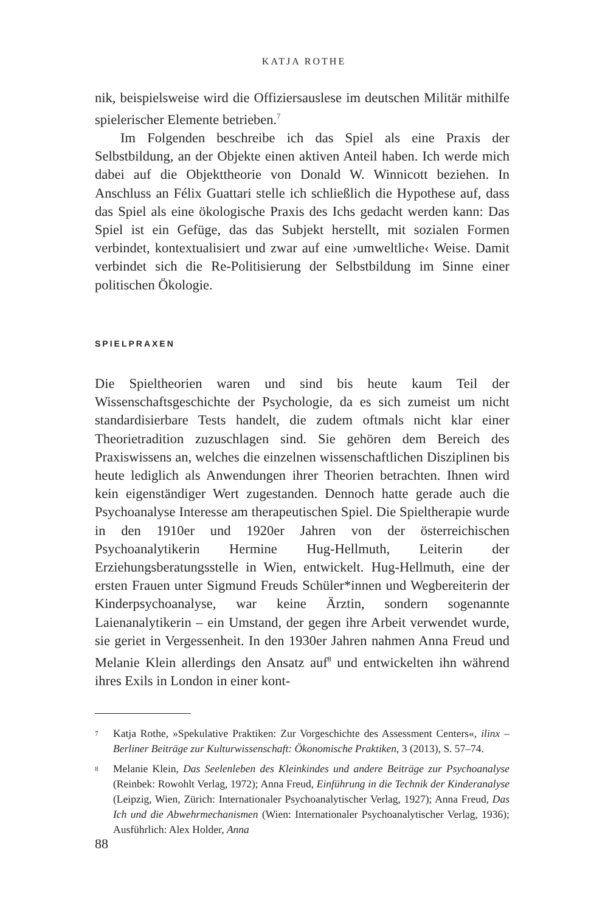KATJA ROTHE
nik, beispielsweise wird die Offiziersauslese im deutschen Militär mithilfe spielerischer Elemente betrieben.<sup>7</sup>
Im Folgenden beschreibe ich das Spiel als eine Praxis der Selbstbildung, an der Objekte einen aktiven Anteil haben. Ich werde mich dabei auf die Objekttheorie von Donald W. Winnicott beziehen. In Anschluss an Félix Guattari stelle ich schließlich die Hypothese auf, dass das Spiel als eine ökologische Praxis des Ichs gedacht werden kann: Das Spiel ist ein Gefüge, das das Subjekt herstellt, mit sozialen Formen verbindet, kontextualisiert und zwar auf eine ›umweltliche‹ Weise. Damit verbindet sich die Re-Politisierung der Selbstbildung im Sinne einer politischen Ökologie.
SPIELPRAXEN
Die Spieltheorien waren und sind bis heute kaum Teil der Wissenschaftsgeschichte der Psychologie, da es sich zumeist um nicht standardisierbare Tests handelt, die zudem oftmals nicht klar einer Theorietradition zuzuschlagen sind. Sie gehören dem Bereich des Praxiswissens an, welches die einzelnen wissenschaftlichen Disziplinen bis heute lediglich als Anwendungen ihrer Theorien betrachten. Ihnen wird kein eigenständiger Wert zugestanden. Dennoch hatte gerade auch die Psychoanalyse Interesse am therapeutischen Spiel. Die Spieltherapie wurde in den 1910er und 1920er Jahren von der österreichischen Psychoanalytikerin Hermine Hug-Hellmuth, Leiterin der Erziehungsberatungsstelle in Wien, entwickelt. Hug-Hellmuth, eine der ersten Frauen unter Sigmund Freuds Schüler*innen und Wegbereiterin der Kinderpsychoanalyse, war keine Ärztin, sondern sogenannte Laienanalytikerin – ein Umstand, der gegen ihre Arbeit verwendet wurde, sie geriet in Vergessenheit. In den 1930er Jahren nahmen Anna Freud und Melanie Klein allerdings den Ansatz auf<sup>8</sup> und entwickelten ihn während ihres Exils in London in einer kont-
<sup>7</sup> Katja Rothe, »Spekulative Praktiken: Zur Vorgeschichte des Assessment Centers«, ilinx – Berliner Beiträge zur Kulturwissenschaft: Ökonomische Praktiken, 3 (2013), S. 57–74.
<sup>8</sup> Melanie Klein, Das Seelenleben des Kleinkindes und andere Beiträge zur Psychoanalyse (Reinbek: Rowohlt Verlag, 1972); Anna Freud, Einführung in die Technik der Kinderanalyse (Leipzig, Wien, Zürich: Internationaler Psychoanalytischer Verlag, 1927); Anna Freud, Das Ich und die Abwehrmechanismen (Wien: Internationaler Psychoanalytischer Verlag, 1936); Ausführlich: Alex Holder, Anna
88